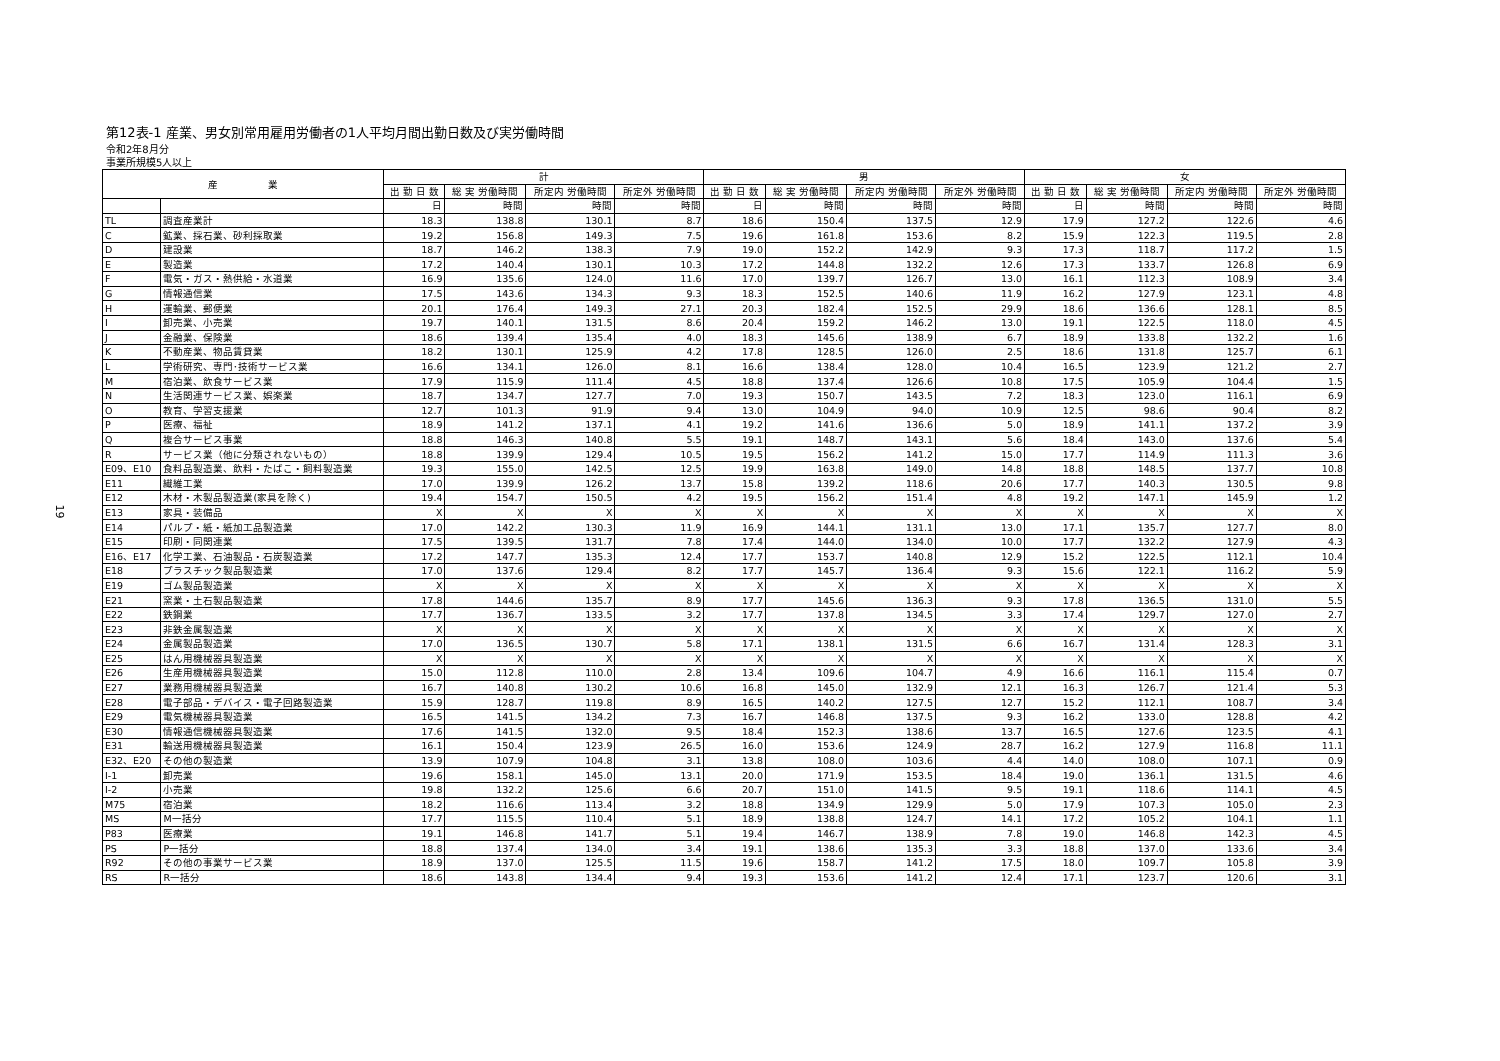19
第12表-1 産業、男女別常用雇用労働者の1人平均月間出勤日数及び実労働時間
令和2年8月分
事業所規模5人以上
| 産 業 | | 計 | | | | 男 | | | | 女 | | | |
| --- | --- | --- | --- | --- | --- | --- | --- | --- | --- | --- | --- | --- | --- |
| | | 出 勤 日 数 | 総 実 労働時間 | 所定内 労働時間 | 所定外 労働時間 | 出 勤 日 数 | 総 実 労働時間 | 所定内 労働時間 | 所定外 労働時間 | 出 勤 日 数 | 総 実 労働時間 | 所定内 労働時間 | 所定外 労働時間 |
| | | 日 | 時間 | 時間 | 時間 | 日 | 時間 | 時間 | 時間 | 日 | 時間 | 時間 | 時間 |
| TL | 調査産業計 | 18.3 | 138.8 | 130.1 | 8.7 | 18.6 | 150.4 | 137.5 | 12.9 | 17.9 | 127.2 | 122.6 | 4.6 |
| C | 鉱業、採石業、砂利採取業 | 19.2 | 156.8 | 149.3 | 7.5 | 19.6 | 161.8 | 153.6 | 8.2 | 15.9 | 122.3 | 119.5 | 2.8 |
| D | 建設業 | 18.7 | 146.2 | 138.3 | 7.9 | 19.0 | 152.2 | 142.9 | 9.3 | 17.3 | 118.7 | 117.2 | 1.5 |
| E | 製造業 | 17.2 | 140.4 | 130.1 | 10.3 | 17.2 | 144.8 | 132.2 | 12.6 | 17.3 | 133.7 | 126.8 | 6.9 |
| F | 電気・ガス・熱供給・水道業 | 16.9 | 135.6 | 124.0 | 11.6 | 17.0 | 139.7 | 126.7 | 13.0 | 16.1 | 112.3 | 108.9 | 3.4 |
| G | 情報通信業 | 17.5 | 143.6 | 134.3 | 9.3 | 18.3 | 152.5 | 140.6 | 11.9 | 16.2 | 127.9 | 123.1 | 4.8 |
| H | 運輸業、郵便業 | 20.1 | 176.4 | 149.3 | 27.1 | 20.3 | 182.4 | 152.5 | 29.9 | 18.6 | 136.6 | 128.1 | 8.5 |
| I | 卸売業、小売業 | 19.7 | 140.1 | 131.5 | 8.6 | 20.4 | 159.2 | 146.2 | 13.0 | 19.1 | 122.5 | 118.0 | 4.5 |
| J | 金融業、保険業 | 18.6 | 139.4 | 135.4 | 4.0 | 18.3 | 145.6 | 138.9 | 6.7 | 18.9 | 133.8 | 132.2 | 1.6 |
| K | 不動産業、物品賃貸業 | 18.2 | 130.1 | 125.9 | 4.2 | 17.8 | 128.5 | 126.0 | 2.5 | 18.6 | 131.8 | 125.7 | 6.1 |
| L | 学術研究、専門･技術サービス業 | 16.6 | 134.1 | 126.0 | 8.1 | 16.6 | 138.4 | 128.0 | 10.4 | 16.5 | 123.9 | 121.2 | 2.7 |
| M | 宿泊業、飲食サービス業 | 17.9 | 115.9 | 111.4 | 4.5 | 18.8 | 137.4 | 126.6 | 10.8 | 17.5 | 105.9 | 104.4 | 1.5 |
| N | 生活関連サービス業、娯楽業 | 18.7 | 134.7 | 127.7 | 7.0 | 19.3 | 150.7 | 143.5 | 7.2 | 18.3 | 123.0 | 116.1 | 6.9 |
| O | 教育、学習支援業 | 12.7 | 101.3 | 91.9 | 9.4 | 13.0 | 104.9 | 94.0 | 10.9 | 12.5 | 98.6 | 90.4 | 8.2 |
| P | 医療、福祉 | 18.9 | 141.2 | 137.1 | 4.1 | 19.2 | 141.6 | 136.6 | 5.0 | 18.9 | 141.1 | 137.2 | 3.9 |
| Q | 複合サービス事業 | 18.8 | 146.3 | 140.8 | 5.5 | 19.1 | 148.7 | 143.1 | 5.6 | 18.4 | 143.0 | 137.6 | 5.4 |
| R | サービス業（他に分類されないもの） | 18.8 | 139.9 | 129.4 | 10.5 | 19.5 | 156.2 | 141.2 | 15.0 | 17.7 | 114.9 | 111.3 | 3.6 |
| E09、E10 | 食料品製造業、飲料・たばこ・飼料製造業 | 19.3 | 155.0 | 142.5 | 12.5 | 19.9 | 163.8 | 149.0 | 14.8 | 18.8 | 148.5 | 137.7 | 10.8 |
| E11 | 繊維工業 | 17.0 | 139.9 | 126.2 | 13.7 | 15.8 | 139.2 | 118.6 | 20.6 | 17.7 | 140.3 | 130.5 | 9.8 |
| E12 | 木材・木製品製造業(家具を除く) | 19.4 | 154.7 | 150.5 | 4.2 | 19.5 | 156.2 | 151.4 | 4.8 | 19.2 | 147.1 | 145.9 | 1.2 |
| E13 | 家具・装備品 | X | X | X | X | X | X | X | X | X | X | X | X |
| E14 | パルプ・紙・紙加工品製造業 | 17.0 | 142.2 | 130.3 | 11.9 | 16.9 | 144.1 | 131.1 | 13.0 | 17.1 | 135.7 | 127.7 | 8.0 |
| E15 | 印刷・同関連業 | 17.5 | 139.5 | 131.7 | 7.8 | 17.4 | 144.0 | 134.0 | 10.0 | 17.7 | 132.2 | 127.9 | 4.3 |
| E16、E17 | 化学工業、石油製品・石炭製造業 | 17.2 | 147.7 | 135.3 | 12.4 | 17.7 | 153.7 | 140.8 | 12.9 | 15.2 | 122.5 | 112.1 | 10.4 |
| E18 | プラスチック製品製造業 | 17.0 | 137.6 | 129.4 | 8.2 | 17.7 | 145.7 | 136.4 | 9.3 | 15.6 | 122.1 | 116.2 | 5.9 |
| E19 | ゴム製品製造業 | X | X | X | X | X | X | X | X | X | X | X | X |
| E21 | 窯業・土石製品製造業 | 17.8 | 144.6 | 135.7 | 8.9 | 17.7 | 145.6 | 136.3 | 9.3 | 17.8 | 136.5 | 131.0 | 5.5 |
| E22 | 鉄鋼業 | 17.7 | 136.7 | 133.5 | 3.2 | 17.7 | 137.8 | 134.5 | 3.3 | 17.4 | 129.7 | 127.0 | 2.7 |
| E23 | 非鉄金属製造業 | X | X | X | X | X | X | X | X | X | X | X | X |
| E24 | 金属製品製造業 | 17.0 | 136.5 | 130.7 | 5.8 | 17.1 | 138.1 | 131.5 | 6.6 | 16.7 | 131.4 | 128.3 | 3.1 |
| E25 | はん用機械器具製造業 | X | X | X | X | X | X | X | X | X | X | X | X |
| E26 | 生産用機械器具製造業 | 15.0 | 112.8 | 110.0 | 2.8 | 13.4 | 109.6 | 104.7 | 4.9 | 16.6 | 116.1 | 115.4 | 0.7 |
| E27 | 業務用機械器具製造業 | 16.7 | 140.8 | 130.2 | 10.6 | 16.8 | 145.0 | 132.9 | 12.1 | 16.3 | 126.7 | 121.4 | 5.3 |
| E28 | 電子部品・デバイス・電子回路製造業 | 15.9 | 128.7 | 119.8 | 8.9 | 16.5 | 140.2 | 127.5 | 12.7 | 15.2 | 112.1 | 108.7 | 3.4 |
| E29 | 電気機械器具製造業 | 16.5 | 141.5 | 134.2 | 7.3 | 16.7 | 146.8 | 137.5 | 9.3 | 16.2 | 133.0 | 128.8 | 4.2 |
| E30 | 情報通信機械器具製造業 | 17.6 | 141.5 | 132.0 | 9.5 | 18.4 | 152.3 | 138.6 | 13.7 | 16.5 | 127.6 | 123.5 | 4.1 |
| E31 | 輸送用機械器具製造業 | 16.1 | 150.4 | 123.9 | 26.5 | 16.0 | 153.6 | 124.9 | 28.7 | 16.2 | 127.9 | 116.8 | 11.1 |
| E32、E20 | その他の製造業 | 13.9 | 107.9 | 104.8 | 3.1 | 13.8 | 108.0 | 103.6 | 4.4 | 14.0 | 108.0 | 107.1 | 0.9 |
| I-1 | 卸売業 | 19.6 | 158.1 | 145.0 | 13.1 | 20.0 | 171.9 | 153.5 | 18.4 | 19.0 | 136.1 | 131.5 | 4.6 |
| I-2 | 小売業 | 19.8 | 132.2 | 125.6 | 6.6 | 20.7 | 151.0 | 141.5 | 9.5 | 19.1 | 118.6 | 114.1 | 4.5 |
| M75 | 宿泊業 | 18.2 | 116.6 | 113.4 | 3.2 | 18.8 | 134.9 | 129.9 | 5.0 | 17.9 | 107.3 | 105.0 | 2.3 |
| MS | M一括分 | 17.7 | 115.5 | 110.4 | 5.1 | 18.9 | 138.8 | 124.7 | 14.1 | 17.2 | 105.2 | 104.1 | 1.1 |
| P83 | 医療業 | 19.1 | 146.8 | 141.7 | 5.1 | 19.4 | 146.7 | 138.9 | 7.8 | 19.0 | 146.8 | 142.3 | 4.5 |
| PS | P一括分 | 18.8 | 137.4 | 134.0 | 3.4 | 19.1 | 138.6 | 135.3 | 3.3 | 18.8 | 137.0 | 133.6 | 3.4 |
| R92 | その他の事業サービス業 | 18.9 | 137.0 | 125.5 | 11.5 | 19.6 | 158.7 | 141.2 | 17.5 | 18.0 | 109.7 | 105.8 | 3.9 |
| RS | R一括分 | 18.6 | 143.8 | 134.4 | 9.4 | 19.3 | 153.6 | 141.2 | 12.4 | 17.1 | 123.7 | 120.6 | 3.1 |